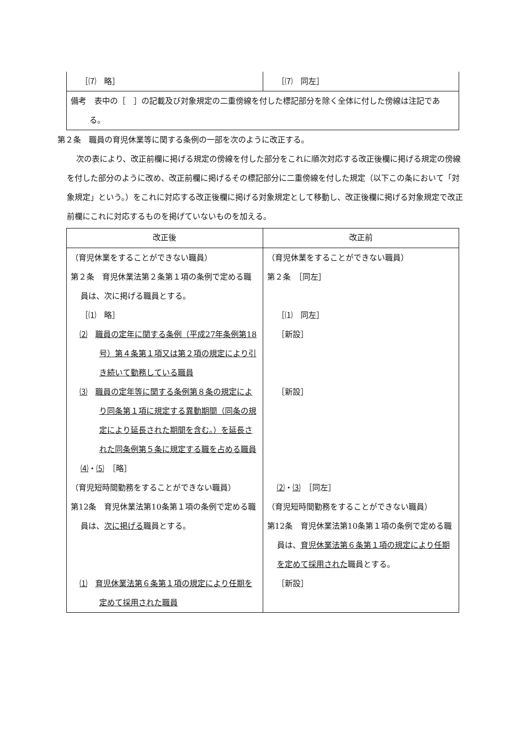| ［⑺ 略］ | ［⑺ 同左］ |
| 備考 表中の［ ］の記載及び対象規定の二重傍線を付した標記部分を除く全体に付した傍線は注記である。 | |
第２条　職員の育児休業等に関する条例の一部を次のように改正する。
次の表により、改正前欄に掲げる規定の傍線を付した部分をこれに順次対応する改正後欄に掲げる規定の傍線を付した部分のように改め、改正前欄に掲げるその標記部分に二重傍線を付した規定（以下この条において「対象規定」という。）をこれに対応する改正後欄に掲げる対象規定として移動し、改正後欄に掲げる対象規定で改正前欄にこれに対応するものを掲げていないものを加える。
| 改正後 | 改正前 |
| --- | --- |
| （育児休業をすることができない職員） 第２条 育児休業法第２条第１項の条例で定める職員は、次に掲げる職員とする。 ［⑴ 略］ ⑵ 職員の定年に関する条例（平成27年条例第18号）第４条第１項又は第２項の規定により引き続いて勤務している職員 ⑶ 職員の定年等に関する条例第８条の規定により同条第１項に規定する異動期間（同条の規定により延長された期間を含む。）を延長された同条例第５条に規定する職を占める職員 ⑷ ・ ⑸ ［略］ （育児短時間勤務をすることができない職員） 第12条 育児休業法第10条第１項の条例で定める職員は、 次に掲げる 職員とする。 ⑴ 育児休業法第６条第１項の規定により任期を定めて採用された職員 | （育児休業をすることができない職員） 第２条 ［同左］ ［⑴ 同左］ ［新設］ ［新設］ ⑵ ・ ⑶ ［同左］ （育児短時間勤務をすることができない職員） 第12条 育児休業法第10条第１項の条例で定める職員は、 育児休業法第６条第１項の規定により任期を定めて採用された 職員とする。 ［新設］ |